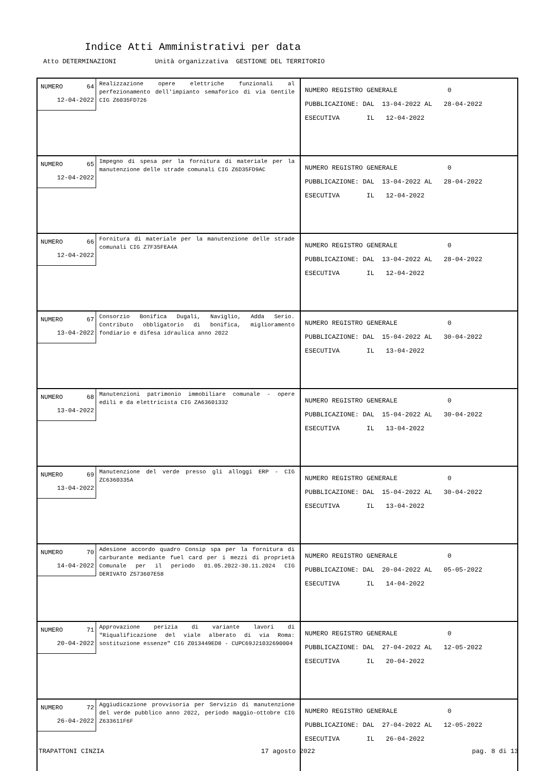Indice Atti Amministrativi per data
Atto DETERMINAZIONI Unità organizzativa GESTIONE DEL TERRITORIO
| NUMERO 64 12-04-2022 Realizzazione opere elettriche funzionali al perfezionamento dell'impianto semaforico di via Gentile CIG Z6035FD726 | NUMERO REGISTRO GENERALE 0 PUBBLICAZIONE: DAL 13-04-2022 AL 28-04-2022 ESECUTIVA IL 12-04-2022 |
| NUMERO 65 12-04-2022 Impegno di spesa per la fornitura di materiale per la manutenzione delle strade comunali CIG Z6D35FD9AC | NUMERO REGISTRO GENERALE 0 PUBBLICAZIONE: DAL 13-04-2022 AL 28-04-2022 ESECUTIVA IL 12-04-2022 |
| NUMERO 66 12-04-2022 Fornitura di materiale per la manutenzione delle strade comunali CIG Z7F35FEA4A | NUMERO REGISTRO GENERALE 0 PUBBLICAZIONE: DAL 13-04-2022 AL 28-04-2022 ESECUTIVA IL 12-04-2022 |
| NUMERO 67 13-04-2022 Consorzio Bonifica Dugali, Naviglio, Adda Serio. Contributo obbligatorio di bonifica, miglioramento fondiario e difesa idraulica anno 2022 | NUMERO REGISTRO GENERALE 0 PUBBLICAZIONE: DAL 15-04-2022 AL 30-04-2022 ESECUTIVA IL 13-04-2022 |
| NUMERO 68 13-04-2022 Manutenzioni patrimonio immobiliare comunale - opere edili e da elettricista CIG ZA63601332 | NUMERO REGISTRO GENERALE 0 PUBBLICAZIONE: DAL 15-04-2022 AL 30-04-2022 ESECUTIVA IL 13-04-2022 |
| NUMERO 69 13-04-2022 Manutenzione del verde presso gli alloggi ERP - CIG ZC6360335A | NUMERO REGISTRO GENERALE 0 PUBBLICAZIONE: DAL 15-04-2022 AL 30-04-2022 ESECUTIVA IL 13-04-2022 |
| NUMERO 70 14-04-2022 Adesione accordo quadro Consip spa per la fornitura di carburante mediante fuel card per i mezzi di proprietà Comunale per il periodo 01.05.2022-30.11.2024 CIG DERIVATO Z573607E58 | NUMERO REGISTRO GENERALE 0 PUBBLICAZIONE: DAL 20-04-2022 AL 05-05-2022 ESECUTIVA IL 14-04-2022 |
| NUMERO 71 20-04-2022 Approvazione perizia di variante lavori di "Riqualificazione del viale alberato di via Roma: sostituzione essenze" CIG Z013449ED8 - CUPC69J21032690004 | NUMERO REGISTRO GENERALE 0 PUBBLICAZIONE: DAL 27-04-2022 AL 12-05-2022 ESECUTIVA IL 20-04-2022 |
| NUMERO 72 26-04-2022 Aggiudicazione provvisoria per Servizio di manutenzione del verde pubblico anno 2022, periodo maggio-ottobre CIG Z633611F6F | NUMERO REGISTRO GENERALE 0 PUBBLICAZIONE: DAL 27-04-2022 AL 12-05-2022 ESECUTIVA IL 26-04-2022 |
TRAPATTONI CINZIA 17 agosto 2022 pag. 8 di 13